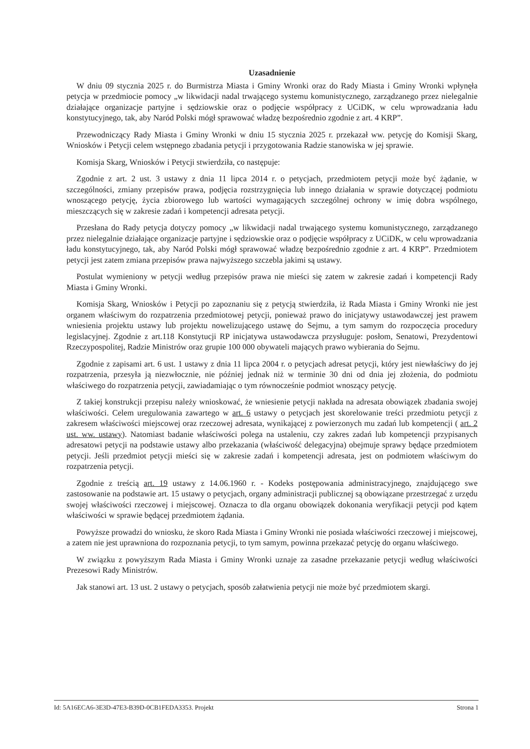Uzasadnienie
W dniu 09 stycznia 2025 r. do Burmistrza Miasta i Gminy Wronki oraz do Rady Miasta i Gminy Wronki wpłynęła petycja w przedmiocie pomocy „w likwidacji nadal trwającego systemu komunistycznego, zarządzanego przez nielegalnie działające organizacje partyjne i sędziowskie oraz o podjęcie współpracy z UCiDK, w celu wprowadzania ładu konstytucyjnego, tak, aby Naród Polski mógł sprawować władzę bezpośrednio zgodnie z art. 4 KRP”.
Przewodniczący Rady Miasta i Gminy Wronki w dniu 15 stycznia 2025 r. przekazał ww. petycję do Komisji Skarg, Wniosków i Petycji celem wstępnego zbadania petycji i przygotowania Radzie stanowiska w jej sprawie.
Komisja Skarg, Wniosków i Petycji stwierdziła, co następuje:
Zgodnie z art. 2 ust. 3 ustawy z dnia 11 lipca 2014 r. o petycjach, przedmiotem petycji może być żądanie, w szczególności, zmiany przepisów prawa, podjęcia rozstrzygnięcia lub innego działania w sprawie dotyczącej podmiotu wnoszącego petycję, życia zbiorowego lub wartości wymagających szczególnej ochrony w imię dobra wspólnego, mieszczących się w zakresie zadań i kompetencji adresata petycji.
Przesłana do Rady petycja dotyczy pomocy „w likwidacji nadal trwającego systemu komunistycznego, zarządzanego przez nielegalnie działające organizacje partyjne i sędziowskie oraz o podjęcie współpracy z UCiDK, w celu wprowadzania ładu konstytucyjnego, tak, aby Naród Polski mógł sprawować władzę bezpośrednio zgodnie z art. 4 KRP”. Przedmiotem petycji jest zatem zmiana przepisów prawa najwyższego szczebla jakimi są ustawy.
Postulat wymieniony w petycji według przepisów prawa nie mieści się zatem w zakresie zadań i kompetencji Rady Miasta i Gminy Wronki.
Komisja Skarg, Wniosków i Petycji po zapoznaniu się z petycją stwierdziła, iż Rada Miasta i Gminy Wronki nie jest organem właściwym do rozpatrzenia przedmiotowej petycji, ponieważ prawo do inicjatywy ustawodawczej jest prawem wniesienia projektu ustawy lub projektu nowelizującego ustawę do Sejmu, a tym samym do rozpoczęcia procedury legislacyjnej. Zgodnie z art.118 Konstytucji RP inicjatywa ustawodawcza przysługuje: posłom, Senatowi, Prezydentowi Rzeczypospolitej, Radzie Ministrów oraz grupie 100 000 obywateli mających prawo wybierania do Sejmu.
Zgodnie z zapisami art. 6 ust. 1 ustawy z dnia 11 lipca 2004 r. o petycjach adresat petycji, który jest niewłaściwy do jej rozpatrzenia, przesyła ją niezwłocznie, nie później jednak niż w terminie 30 dni od dnia jej złożenia, do podmiotu właściwego do rozpatrzenia petycji, zawiadamiając o tym równocześnie podmiot wnoszący petycję.
Z takiej konstrukcji przepisu należy wnioskować, że wniesienie petycji nakłada na adresata obowiązek zbadania swojej właściwości. Celem uregulowania zawartego w art. 6 ustawy o petycjach jest skorelowanie treści przedmiotu petycji z zakresem właściwości miejscowej oraz rzeczowej adresata, wynikającej z powierzonych mu zadań lub kompetencji ( art. 2 ust. ww. ustawy). Natomiast badanie właściwości polega na ustaleniu, czy zakres zadań lub kompetencji przypisanych adresatowi petycji na podstawie ustawy albo przekazania (właściwość delegacyjna) obejmuje sprawy będące przedmiotem petycji. Jeśli przedmiot petycji mieści się w zakresie zadań i kompetencji adresata, jest on podmiotem właściwym do rozpatrzenia petycji.
Zgodnie z treścią art. 19 ustawy z 14.06.1960 r. - Kodeks postępowania administracyjnego, znajdującego swe zastosowanie na podstawie art. 15 ustawy o petycjach, organy administracji publicznej są obowiązane przestrzegać z urzędu swojej właściwości rzeczowej i miejscowej. Oznacza to dla organu obowiązek dokonania weryfikacji petycji pod kątem właściwości w sprawie będącej przedmiotem żądania.
Powyższe prowadzi do wniosku, że skoro Rada Miasta i Gminy Wronki nie posiada właściwości rzeczowej i miejscowej, a zatem nie jest uprawniona do rozpoznania petycji, to tym samym, powinna przekazać petycję do organu właściwego.
W związku z powyższym Rada Miasta i Gminy Wronki uznaje za zasadne przekazanie petycji według właściwości Prezesowi Rady Ministrów.
Jak stanowi art. 13 ust. 2 ustawy o petycjach, sposób załatwienia petycji nie może być przedmiotem skargi.
Id: 5A16ECA6-3E3D-47E3-B39D-0CB1FEDA3353. Projekt Strona 1